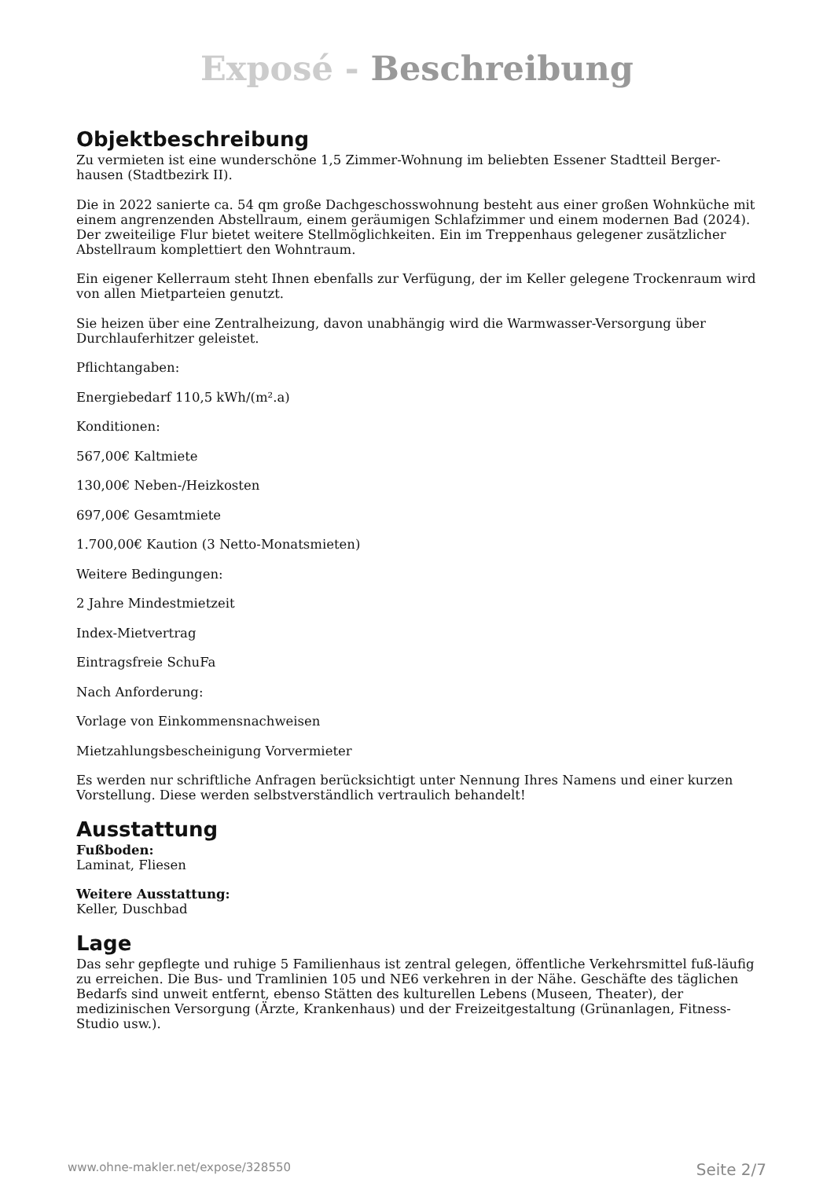Exposé - Beschreibung
Objektbeschreibung
Zu vermieten ist eine wunderschöne 1,5 Zimmer-Wohnung im beliebten Essener Stadtteil Berger-hausen (Stadtbezirk II).
Die in 2022 sanierte ca. 54 qm große Dachgeschosswohnung besteht aus einer großen Wohnküche mit einem angrenzenden Abstellraum, einem geräumigen Schlafzimmer und einem modernen Bad (2024). Der zweiteilige Flur bietet weitere Stellmöglichkeiten. Ein im Treppenhaus gelegener zusätzlicher Abstellraum komplettiert den Wohntraum.
Ein eigener Kellerraum steht Ihnen ebenfalls zur Verfügung, der im Keller gelegene Trockenraum wird von allen Mietparteien genutzt.
Sie heizen über eine Zentralheizung, davon unabhängig wird die Warmwasser-Versorgung über Durchlauferhitzer geleistet.
Pflichtangaben:
Energiebedarf 110,5 kWh/(m².a)
Konditionen:
567,00€ Kaltmiete
130,00€ Neben-/Heizkosten
697,00€ Gesamtmiete
1.700,00€ Kaution (3 Netto-Monatsmieten)
Weitere Bedingungen:
2 Jahre Mindestmietzeit
Index-Mietvertrag
Eintragsfreie SchuFa
Nach Anforderung:
Vorlage von Einkommensnachweisen
Mietzahlungsbescheinigung Vorvermieter
Es werden nur schriftliche Anfragen berücksichtigt unter Nennung Ihres Namens und einer kurzen Vorstellung. Diese werden selbstverständlich vertraulich behandelt!
Ausstattung
Fußboden:
Laminat, Fliesen
Weitere Ausstattung:
Keller, Duschbad
Lage
Das sehr gepflegte und ruhige 5 Familienhaus ist zentral gelegen, öffentliche Verkehrsmittel fuß-läufig zu erreichen. Die Bus- und Tramlinien 105 und NE6 verkehren in der Nähe. Geschäfte des täglichen Bedarfs sind unweit entfernt, ebenso Stätten des kulturellen Lebens (Museen, Theater), der medizinischen Versorgung (Ärzte, Krankenhaus) und der Freizeitgestaltung (Grünanlagen, Fitness-Studio usw.).
www.ohne-makler.net/expose/328550 Seite 2/7